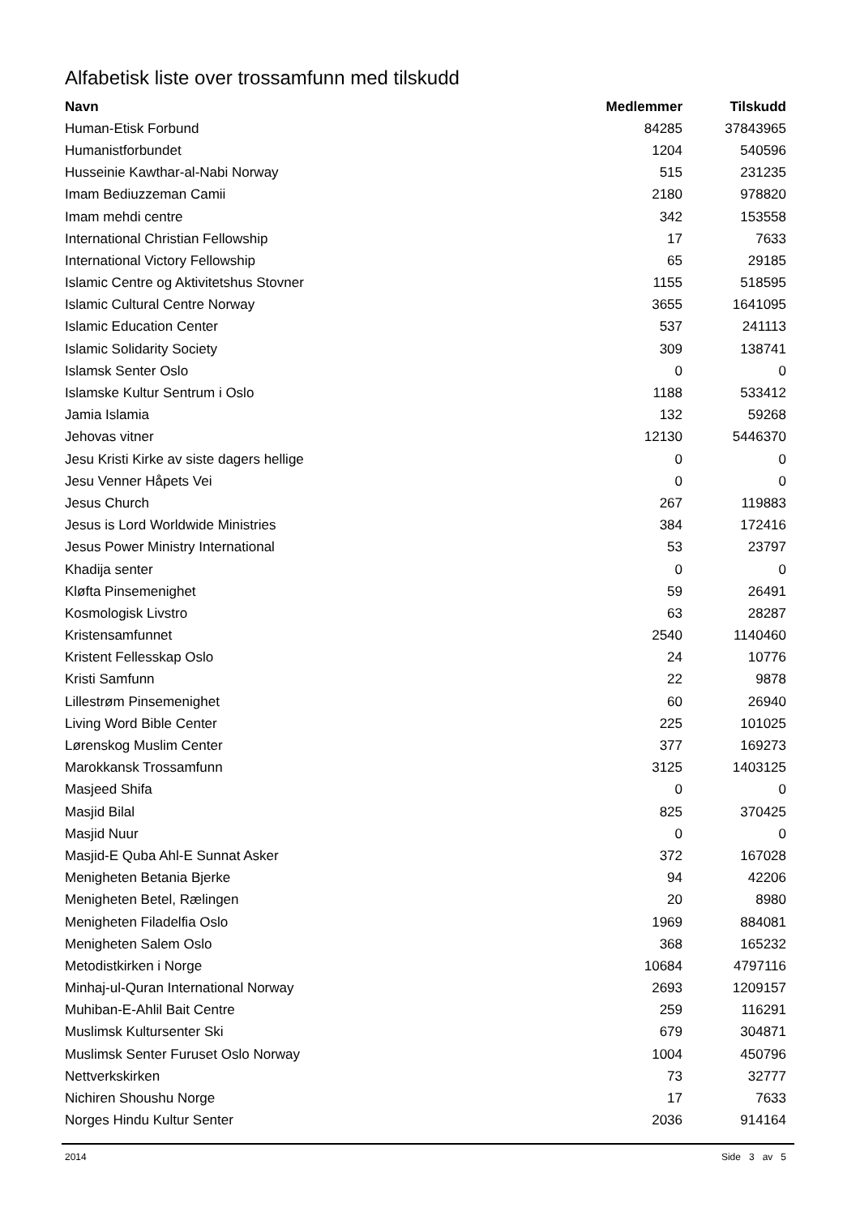Alfabetisk liste over trossamfunn med tilskudd
| Navn | Medlemmer | Tilskudd |
| --- | --- | --- |
| Human-Etisk Forbund | 84285 | 37843965 |
| Humanistforbundet | 1204 | 540596 |
| Husseinie Kawthar-al-Nabi Norway | 515 | 231235 |
| Imam Bediuzzeman Camii | 2180 | 978820 |
| Imam mehdi centre | 342 | 153558 |
| International Christian Fellowship | 17 | 7633 |
| International Victory Fellowship | 65 | 29185 |
| Islamic Centre og Aktivitetshus Stovner | 1155 | 518595 |
| Islamic Cultural Centre Norway | 3655 | 1641095 |
| Islamic Education Center | 537 | 241113 |
| Islamic Solidarity Society | 309 | 138741 |
| Islamsk Senter Oslo | 0 | 0 |
| Islamske Kultur Sentrum i Oslo | 1188 | 533412 |
| Jamia Islamia | 132 | 59268 |
| Jehovas vitner | 12130 | 5446370 |
| Jesu Kristi Kirke av siste dagers hellige | 0 | 0 |
| Jesu Venner Håpets Vei | 0 | 0 |
| Jesus Church | 267 | 119883 |
| Jesus is Lord Worldwide Ministries | 384 | 172416 |
| Jesus Power Ministry International | 53 | 23797 |
| Khadija senter | 0 | 0 |
| Kløfta Pinsemenighet | 59 | 26491 |
| Kosmologisk Livstro | 63 | 28287 |
| Kristensamfunnet | 2540 | 1140460 |
| Kristent Fellesskap Oslo | 24 | 10776 |
| Kristi Samfunn | 22 | 9878 |
| Lillestrøm Pinsemenighet | 60 | 26940 |
| Living Word Bible Center | 225 | 101025 |
| Lørenskog Muslim Center | 377 | 169273 |
| Marokkansk Trossamfunn | 3125 | 1403125 |
| Masjeed Shifa | 0 | 0 |
| Masjid Bilal | 825 | 370425 |
| Masjid Nuur | 0 | 0 |
| Masjid-E Quba Ahl-E Sunnat Asker | 372 | 167028 |
| Menigheten Betania Bjerke | 94 | 42206 |
| Menigheten Betel, Rælingen | 20 | 8980 |
| Menigheten Filadelfia Oslo | 1969 | 884081 |
| Menigheten Salem Oslo | 368 | 165232 |
| Metodistkirken i Norge | 10684 | 4797116 |
| Minhaj-ul-Quran International Norway | 2693 | 1209157 |
| Muhiban-E-Ahlil Bait Centre | 259 | 116291 |
| Muslimsk Kultursenter Ski | 679 | 304871 |
| Muslimsk Senter Furuset Oslo Norway | 1004 | 450796 |
| Nettverkskirken | 73 | 32777 |
| Nichiren Shoushu Norge | 17 | 7633 |
| Norges Hindu Kultur Senter | 2036 | 914164 |
2014 Side 3 av 5